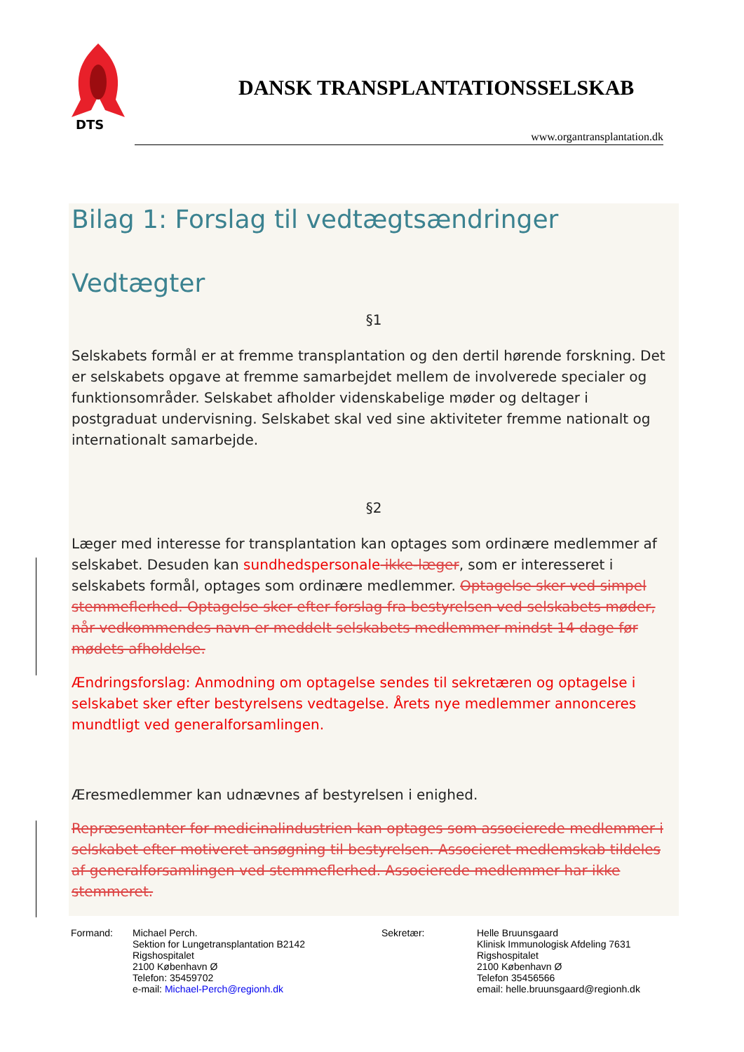DTS
DANSK TRANSPLANTATIONSSELSKAB
www.organtransplantation.dk
Bilag 1: Forslag til vedtægtsændringer
Vedtægter
§1
Selskabets formål er at fremme transplantation og den dertil hørende forskning. Det er selskabets opgave at fremme samarbejdet mellem de involverede specialer og funktionsområder. Selskabet afholder videnskabelige møder og deltager i postgraduat undervisning. Selskabet skal ved sine aktiviteter fremme nationalt og internationalt samarbejde.
§2
Læger med interesse for transplantation kan optages som ordinære medlemmer af selskabet. Desuden kan sundhedspersonale ikke-læger, som er interesseret i selskabets formål, optages som ordinære medlemmer. Optagelse sker ved simpel stemmeflerhed. Optagelse sker efter forslag fra bestyrelsen ved selskabets møder, når vedkommendes navn er meddelt selskabets medlemmer mindst 14 dage før mødets afholdelse.
Ændringsforslag: Anmodning om optagelse sendes til sekretæren og optagelse i selskabet sker efter bestyrelsens vedtagelse. Årets nye medlemmer annonceres mundtligt ved generalforsamlingen.
Æresmedlemmer kan udnævnes af bestyrelsen i enighed.
Repræsentanter for medicinalindustrien kan optages som associerede medlemmer i selskabet efter motiveret ansøgning til bestyrelsen. Associeret medlemskab tildeles af generalforsamlingen ved stemmeflerhed. Associerede medlemmer har ikke stemmeret.
Formand: Michael Perch.
Sektion for Lungetransplantation B2142
Rigshospitalet
2100 København Ø
Telefon: 35459702
e-mail: Michael-Perch@regionh.dk
Sekretær: Helle Bruunsgaard
Klinisk Immunologisk Afdeling 7631
Rigshospitalet
2100 København Ø
Telefon 35456566
email: helle.bruunsgaard@regionh.dk